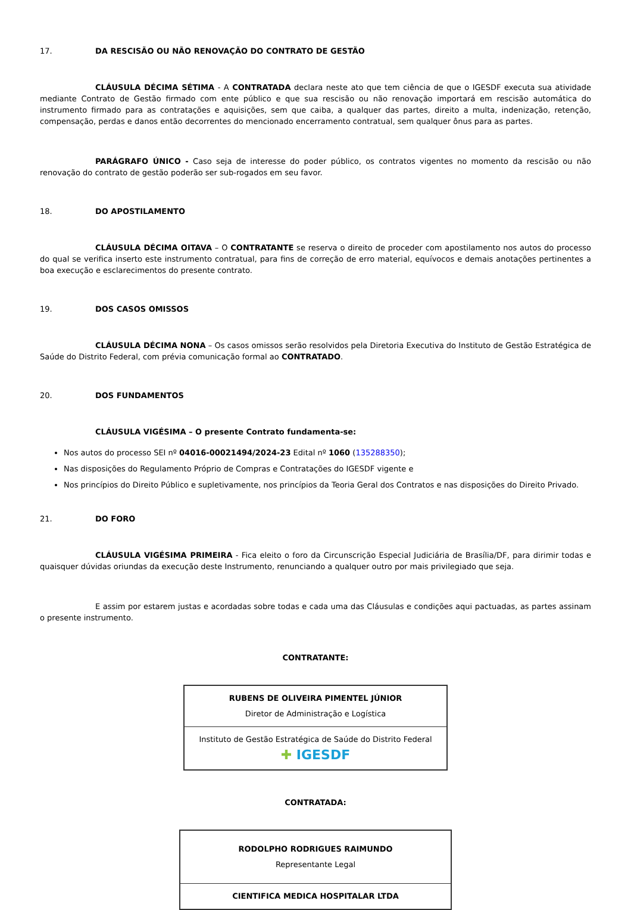17. DA RESCISÃO OU NÃO RENOVAÇÃO DO CONTRATO DE GESTÃO
CLÁUSULA DÉCIMA SÉTIMA - A CONTRATADA declara neste ato que tem ciência de que o IGESDF executa sua atividade mediante Contrato de Gestão firmado com ente público e que sua rescisão ou não renovação importará em rescisão automática do instrumento firmado para as contratações e aquisições, sem que caiba, a qualquer das partes, direito a multa, indenização, retenção, compensação, perdas e danos então decorrentes do mencionado encerramento contratual, sem qualquer ônus para as partes.
PARÁGRAFO ÚNICO - Caso seja de interesse do poder público, os contratos vigentes no momento da rescisão ou não renovação do contrato de gestão poderão ser sub-rogados em seu favor.
18. DO APOSTILAMENTO
CLÁUSULA DÉCIMA OITAVA – O CONTRATANTE se reserva o direito de proceder com apostilamento nos autos do processo do qual se verifica inserto este instrumento contratual, para fins de correção de erro material, equívocos e demais anotações pertinentes a boa execução e esclarecimentos do presente contrato.
19. DOS CASOS OMISSOS
CLÁUSULA DÉCIMA NONA – Os casos omissos serão resolvidos pela Diretoria Executiva do Instituto de Gestão Estratégica de Saúde do Distrito Federal, com prévia comunicação formal ao CONTRATADO.
20. DOS FUNDAMENTOS
CLÁUSULA VIGÉSIMA – O presente Contrato fundamenta-se:
Nos autos do processo SEI nº 04016-00021494/2024-23 Edital nº 1060 (135288350);
Nas disposições do Regulamento Próprio de Compras e Contratações do IGESDF vigente e
Nos princípios do Direito Público e supletivamente, nos princípios da Teoria Geral dos Contratos e nas disposições do Direito Privado.
21. DO FORO
CLÁUSULA VIGÉSIMA PRIMEIRA - Fica eleito o foro da Circunscrição Especial Judiciária de Brasília/DF, para dirimir todas e quaisquer dúvidas oriundas da execução deste Instrumento, renunciando a qualquer outro por mais privilegiado que seja.
E assim por estarem justas e acordadas sobre todas e cada uma das Cláusulas e condições aqui pactuadas, as partes assinam o presente instrumento.
CONTRATANTE:
| RUBENS DE OLIVEIRA PIMENTEL JÚNIOR Diretor de Administração e Logística |
| Instituto de Gestão Estratégica de Saúde do Distrito Federal ✚ IGESDF |
CONTRATADA:
| RODOLPHO RODRIGUES RAIMUNDO Representante Legal |
| CIENTIFICA MEDICA HOSPITALAR LTDA |